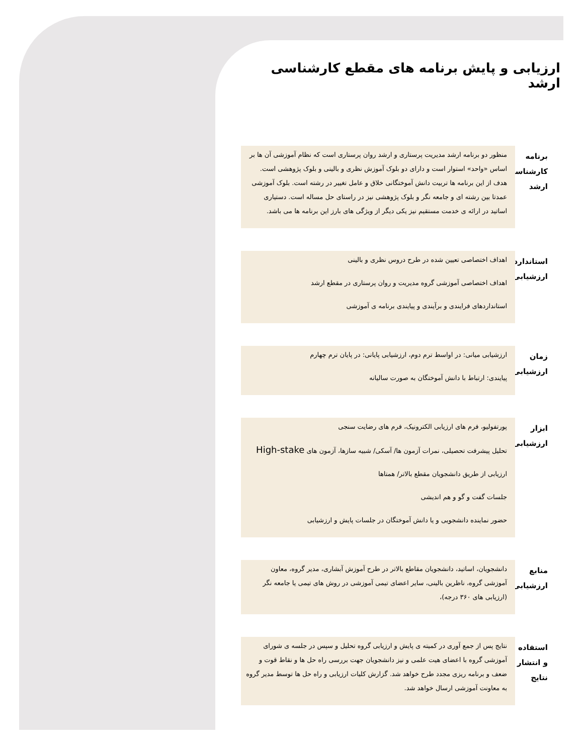ارزیابی و پایش برنامه های مقطع کارشناسی ارشد
برنامه کارشناسی ارشد
منظور دو برنامه ارشد مدیریت پرستاری و ارشد روان پرستاری است که نظام آموزشی آن ها بر اساس «واحد» استوار است و دارای دو بلوک آموزش نظری و بالینی و بلوک پژوهشی است. هدف از این برنامه ها تربیت دانش آموختگانی خلاق و عامل تغییر در رشته است. بلوک آموزشی عمدتا بین رشته ای و جامعه نگر و بلوک پژوهشی نیز در راستای حل مساله است. دستیاری اساتید در ارائه ی خدمت مستقیم نیز یکی دیگر از ویژگی های بارز این برنامه ها می باشد.
استاندارد ارزشیابی
اهداف اختصاصی تعیین شده در طرح دروس نظری و بالینی
اهداف اختصاصی آموزشی گروه مدیریت و روان پرستاری در مقطع ارشد
استانداردهای فرایندی و برآیندی و پیایندی برنامه ی آموزشی
زمان ارزشیابی
ارزشیابی میانی: در اواسط ترم دوم، ارزشیابی پایانی: در پایان ترم چهارم
پیایندی: ارتباط با دانش آموختگان به صورت سالیانه
ابزار ارزشیابی
پورتفولیو، فرم های ارزیابی الکترونیک، فرم های رضایت سنجی
تحلیل پیشرفت تحصیلی، نمرات آزمون ها/ آسکی/ شبیه سازها، آزمون های High-stake
ارزیابی از طریق دانشجویان مقطع بالاتر/ همتاها
جلسات گفت و گو و هم اندیشی
حضور نماینده دانشجویی و یا دانش آموختگان در جلسات پایش و ارزشیابی
منابع ارزشیابی
دانشجویان، اساتید، دانشجویان مقاطع بالاتر در طرح آموزش آبشاری، مدیر گروه، معاون آموزشی گروه، ناظرین بالینی، سایر اعضای تیمی آموزشی در روش های تیمی یا جامعه نگر (ارزیابی های ۳۶۰ درجه)،
استفاده و انتشار نتایج
نتایج پس از جمع آوری در کمیته ی پایش و ارزیابی گروه تحلیل و سپس در جلسه ی شورای آموزشی گروه با اعضای هیت علمی و نیز دانشجویان جهت بررسی راه حل ها و نقاط قوت و ضعف و برنامه ریزی مجدد طرح خواهد شد. گزارش کلیات ارزیابی و راه حل ها توسط مدیر گروه به معاونت آموزشی ارسال خواهد شد.